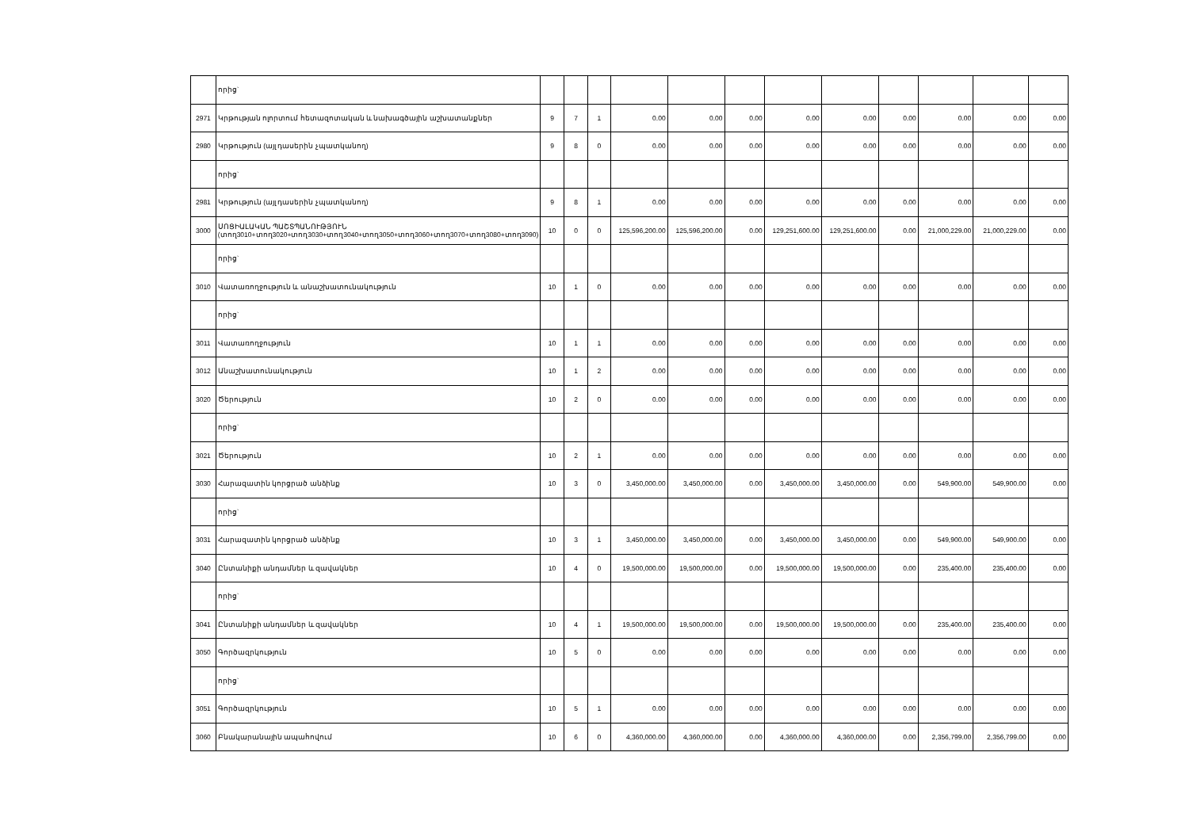| | որից` | | | | | | | | | | | | |
| 2971 | Կրթության ոլորտում հետազոտական և նախագծային աշխատանքներ | 9 | 7 | 1 | 0.00 | 0.00 | 0.00 | 0.00 | 0.00 | 0.00 | 0.00 | 0.00 | 0.00 |
| 2980 | Կրթություն (այլ դասերին չպատկանող) | 9 | 8 | 0 | 0.00 | 0.00 | 0.00 | 0.00 | 0.00 | 0.00 | 0.00 | 0.00 | 0.00 |
| | որից` | | | | | | | | | | | | |
| 2981 | Կրթություն (այլ դասերին չպատկանող) | 9 | 8 | 1 | 0.00 | 0.00 | 0.00 | 0.00 | 0.00 | 0.00 | 0.00 | 0.00 | 0.00 |
| 3000 | ՍՈՑԻԱԼԱԿԱՆ ՊԱՇՏՊԱՆՈՒԹՅՈՒՆ (տող3010+տող3020+տող3030+տող3040+տող3050+տող3060+տող3070+տող3080+տող3090) | 10 | 0 | 0 | 125,596,200.00 | 125,596,200.00 | 0.00 | 129,251,600.00 | 129,251,600.00 | 0.00 | 21,000,229.00 | 21,000,229.00 | 0.00 |
| | որից` | | | | | | | | | | | | |
| 3010 | Վատառողջություն և անաշխատունակություն | 10 | 1 | 0 | 0.00 | 0.00 | 0.00 | 0.00 | 0.00 | 0.00 | 0.00 | 0.00 | 0.00 |
| | որից` | | | | | | | | | | | | |
| 3011 | Վատառողջություն | 10 | 1 | 1 | 0.00 | 0.00 | 0.00 | 0.00 | 0.00 | 0.00 | 0.00 | 0.00 | 0.00 |
| 3012 | Անաշխատունակություն | 10 | 1 | 2 | 0.00 | 0.00 | 0.00 | 0.00 | 0.00 | 0.00 | 0.00 | 0.00 | 0.00 |
| 3020 | Ծերություն | 10 | 2 | 0 | 0.00 | 0.00 | 0.00 | 0.00 | 0.00 | 0.00 | 0.00 | 0.00 | 0.00 |
| | որից` | | | | | | | | | | | | |
| 3021 | Ծերություն | 10 | 2 | 1 | 0.00 | 0.00 | 0.00 | 0.00 | 0.00 | 0.00 | 0.00 | 0.00 | 0.00 |
| 3030 | Հարազատին կորցրած անձինք | 10 | 3 | 0 | 3,450,000.00 | 3,450,000.00 | 0.00 | 3,450,000.00 | 3,450,000.00 | 0.00 | 549,900.00 | 549,900.00 | 0.00 |
| | որից` | | | | | | | | | | | | |
| 3031 | Հարազատին կորցրած անձինք | 10 | 3 | 1 | 3,450,000.00 | 3,450,000.00 | 0.00 | 3,450,000.00 | 3,450,000.00 | 0.00 | 549,900.00 | 549,900.00 | 0.00 |
| 3040 | Ընտանիքի անդամներ և զավակներ | 10 | 4 | 0 | 19,500,000.00 | 19,500,000.00 | 0.00 | 19,500,000.00 | 19,500,000.00 | 0.00 | 235,400.00 | 235,400.00 | 0.00 |
| | որից` | | | | | | | | | | | | |
| 3041 | Ընտանիքի անդամներ և զավակներ | 10 | 4 | 1 | 19,500,000.00 | 19,500,000.00 | 0.00 | 19,500,000.00 | 19,500,000.00 | 0.00 | 235,400.00 | 235,400.00 | 0.00 |
| 3050 | Գործազրկություն | 10 | 5 | 0 | 0.00 | 0.00 | 0.00 | 0.00 | 0.00 | 0.00 | 0.00 | 0.00 | 0.00 |
| | որից` | | | | | | | | | | | | |
| 3051 | Գործազրկություն | 10 | 5 | 1 | 0.00 | 0.00 | 0.00 | 0.00 | 0.00 | 0.00 | 0.00 | 0.00 | 0.00 |
| 3060 | Բնակարանային ապահովում | 10 | 6 | 0 | 4,360,000.00 | 4,360,000.00 | 0.00 | 4,360,000.00 | 4,360,000.00 | 0.00 | 2,356,799.00 | 2,356,799.00 | 0.00 |